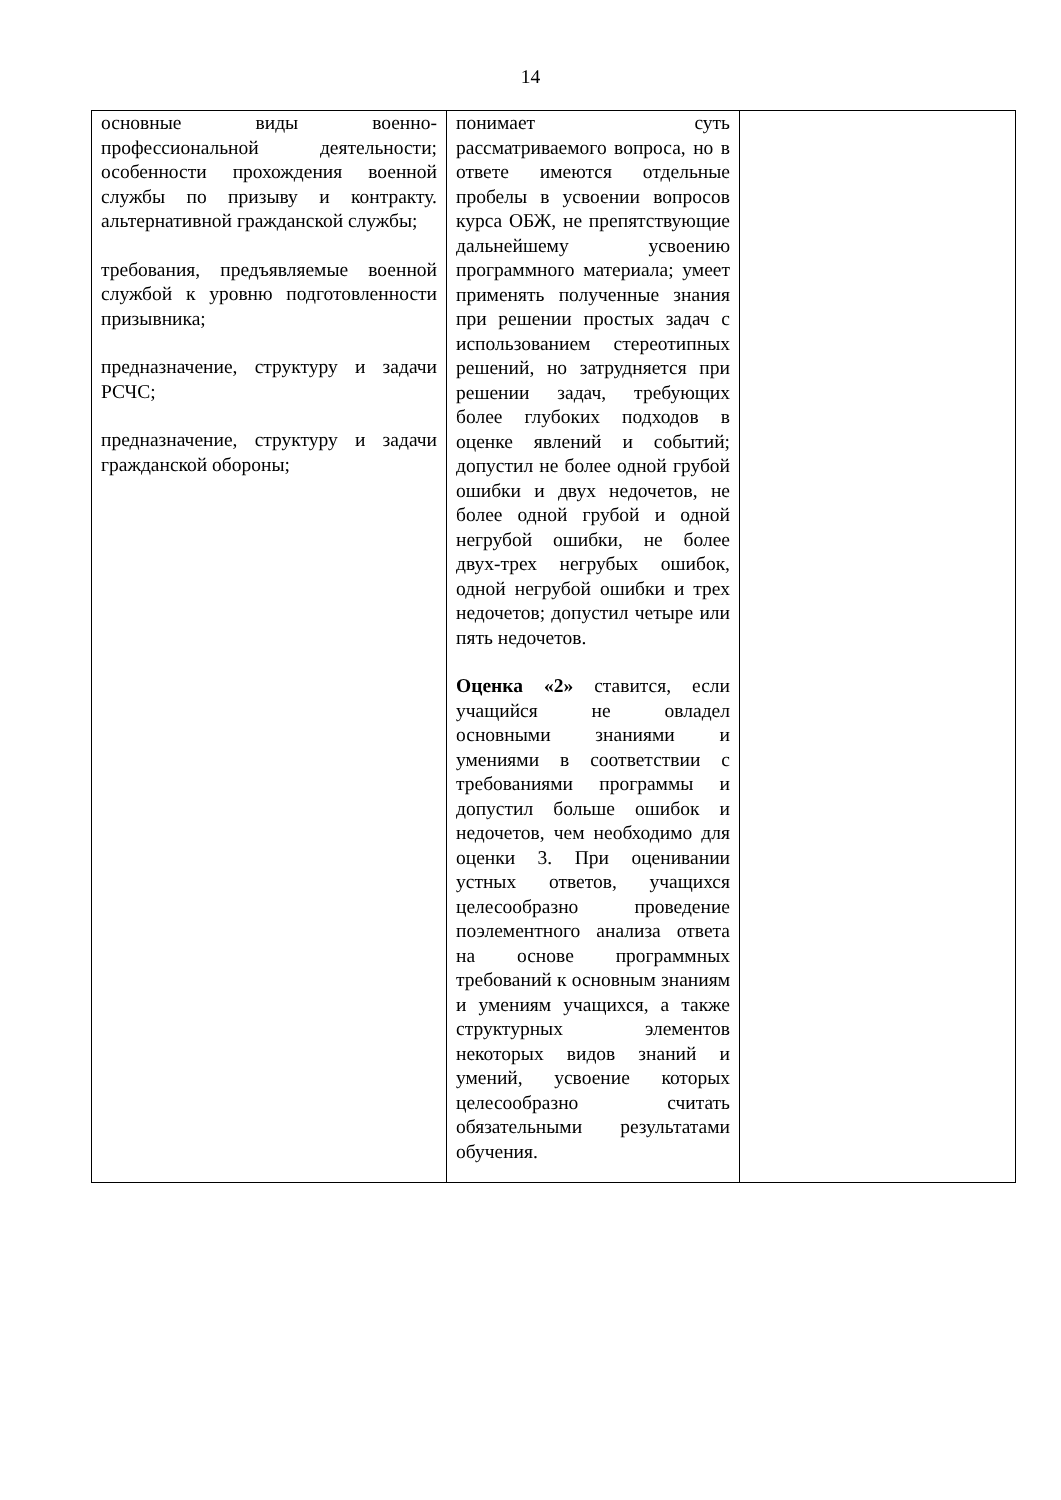14
| основные виды военно-профессиональной деятельности; особенности прохождения военной службы по призыву и контракту. альтернативной гражданской службы; требования, предъявляемые военной службой к уровню подготовленности призывника; предназначение, структуру и задачи РСЧС; предназначение, структуру и задачи гражданской обороны; | понимает суть рассматриваемого вопроса, но в ответе имеются отдельные пробелы в усвоении вопросов курса ОБЖ, не препятствующие дальнейшему усвоению программного материала; умеет применять полученные знания при решении простых задач с использованием стереотипных решений, но затрудняется при решении задач, требующих более глубоких подходов в оценке явлений и событий; допустил не более одной грубой ошибки и двух недочетов, не более одной грубой и одной негрубой ошибки, не более двух-трех негрубых ошибок, одной негрубой ошибки и трех недочетов; допустил четыре или пять недочетов. Оценка «2» ставится, если учащийся не овладел основными знаниями и умениями в соответствии с требованиями программы и допустил больше ошибок и недочетов, чем необходимо для оценки 3. При оценивании устных ответов, учащихся целесообразно проведение поэлементного анализа ответа на основе программных требований к основным знаниям и умениям учащихся, а также структурных элементов некоторых видов знаний и умений, усвоение которых целесообразно считать обязательными результатами обучения. | |